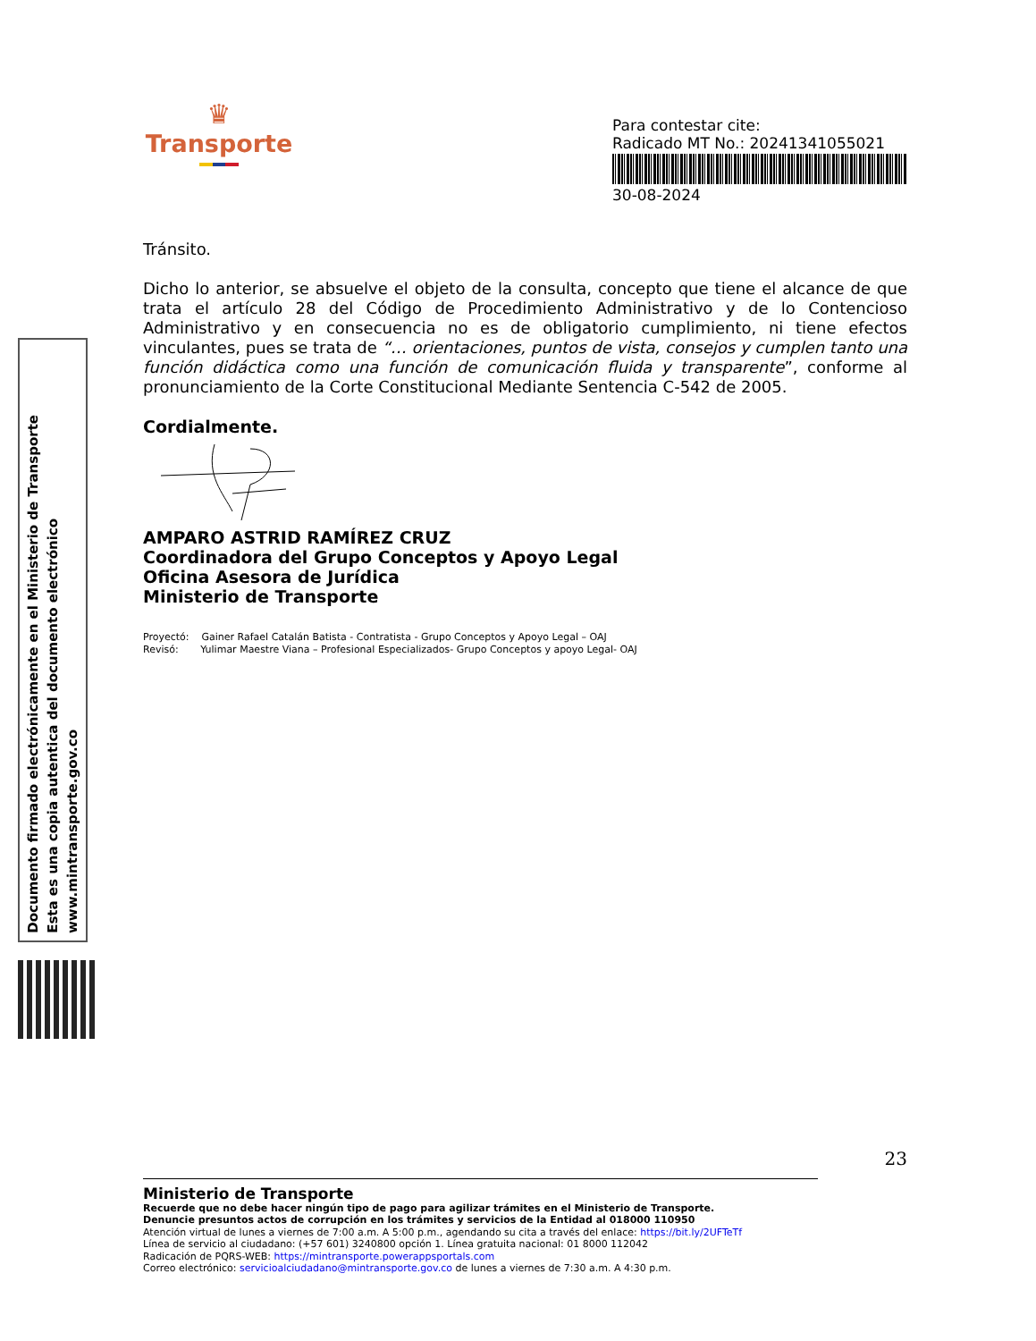Documento firmado electrónicamente en el Ministerio de Transporte
Esta es una copia autentica del documento electrónico
www.mintransporte.gov.co
♛
Transporte
Para contestar cite:
Radicado MT No.: 20241341055021
30-08-2024
Tránsito.
Dicho lo anterior, se absuelve el objeto de la consulta, concepto que tiene el alcance de que trata el artículo 28 del Código de Procedimiento Administrativo y de lo Contencioso Administrativo y en consecuencia no es de obligatorio cumplimiento, ni tiene efectos vinculantes, pues se trata de “… orientaciones, puntos de vista, consejos y cumplen tanto una función didáctica como una función de comunicación fluida y transparente”, conforme al pronunciamiento de la Corte Constitucional Mediante Sentencia C-542 de 2005.
Cordialmente.
AMPARO ASTRID RAMÍREZ CRUZ
Coordinadora del Grupo Conceptos y Apoyo Legal
Oficina Asesora de Jurídica
Ministerio de Transporte
Proyectó: Gainer Rafael Catalán Batista - Contratista - Grupo Conceptos y Apoyo Legal – OAJ
Revisó: Yulimar Maestre Viana – Profesional Especializados- Grupo Conceptos y apoyo Legal- OAJ
23
Ministerio de Transporte
Recuerde que no debe hacer ningún tipo de pago para agilizar trámites en el Ministerio de Transporte.
Denuncie presuntos actos de corrupción en los trámites y servicios de la Entidad al 018000 110950
Atención virtual de lunes a viernes de 7:00 a.m. A 5:00 p.m., agendando su cita a través del enlace: https://bit.ly/2UFTeTf
Línea de servicio al ciudadano: (+57 601) 3240800 opción 1. Línea gratuita nacional: 01 8000 112042
Radicación de PQRS-WEB: https://mintransporte.powerappsportals.com
Correo electrónico: servicioalciudadano@mintransporte.gov.co de lunes a viernes de 7:30 a.m. A 4:30 p.m.